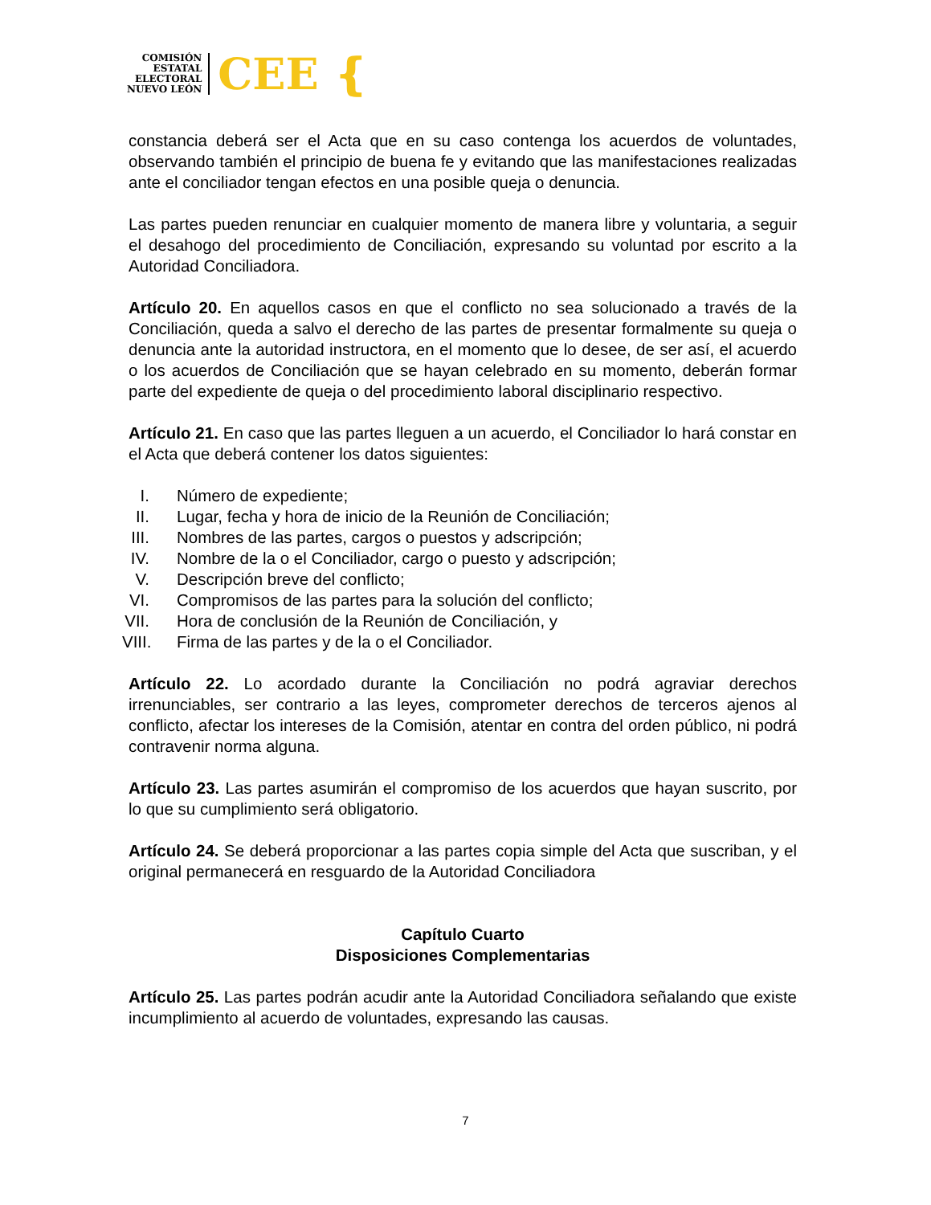COMISIÓN
ESTATAL
ELECTORAL
NUEVO LEÓN
CEE ❴
constancia deberá ser el Acta que en su caso contenga los acuerdos de voluntades, observando también el principio de buena fe y evitando que las manifestaciones realizadas ante el conciliador tengan efectos en una posible queja o denuncia.
Las partes pueden renunciar en cualquier momento de manera libre y voluntaria, a seguir el desahogo del procedimiento de Conciliación, expresando su voluntad por escrito a la Autoridad Conciliadora.
Artículo 20. En aquellos casos en que el conflicto no sea solucionado a través de la Conciliación, queda a salvo el derecho de las partes de presentar formalmente su queja o denuncia ante la autoridad instructora, en el momento que lo desee, de ser así, el acuerdo o los acuerdos de Conciliación que se hayan celebrado en su momento, deberán formar parte del expediente de queja o del procedimiento laboral disciplinario respectivo.
Artículo 21. En caso que las partes lleguen a un acuerdo, el Conciliador lo hará constar en el Acta que deberá contener los datos siguientes:
I. Número de expediente;
II. Lugar, fecha y hora de inicio de la Reunión de Conciliación;
III. Nombres de las partes, cargos o puestos y adscripción;
IV. Nombre de la o el Conciliador, cargo o puesto y adscripción;
V. Descripción breve del conflicto;
VI. Compromisos de las partes para la solución del conflicto;
VII. Hora de conclusión de la Reunión de Conciliación, y
VIII. Firma de las partes y de la o el Conciliador.
Artículo 22. Lo acordado durante la Conciliación no podrá agraviar derechos irrenunciables, ser contrario a las leyes, comprometer derechos de terceros ajenos al conflicto, afectar los intereses de la Comisión, atentar en contra del orden público, ni podrá contravenir norma alguna.
Artículo 23. Las partes asumirán el compromiso de los acuerdos que hayan suscrito, por lo que su cumplimiento será obligatorio.
Artículo 24. Se deberá proporcionar a las partes copia simple del Acta que suscriban, y el original permanecerá en resguardo de la Autoridad Conciliadora
Capítulo Cuarto
Disposiciones Complementarias
Artículo 25. Las partes podrán acudir ante la Autoridad Conciliadora señalando que existe incumplimiento al acuerdo de voluntades, expresando las causas.
7